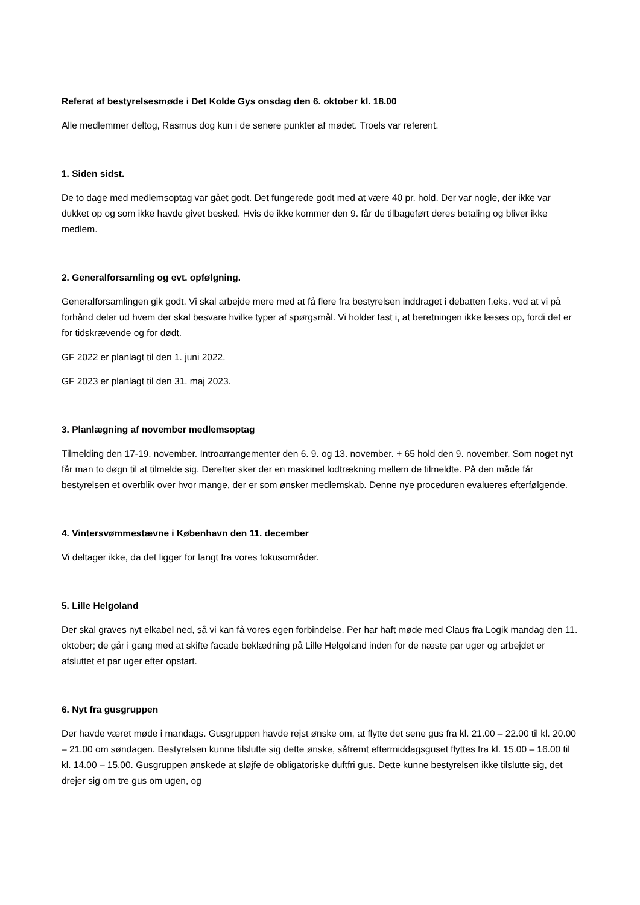Referat af bestyrelsesmøde i Det Kolde Gys onsdag den 6. oktober kl. 18.00
Alle medlemmer deltog, Rasmus dog kun i de senere punkter af mødet. Troels var referent.
1. Siden sidst.
De to dage med medlemsoptag var gået godt. Det fungerede godt med at være 40 pr. hold. Der var nogle, der ikke var dukket op og som ikke havde givet besked. Hvis de ikke kommer den 9. får de tilbageført deres betaling og bliver ikke medlem.
2. Generalforsamling og evt. opfølgning.
Generalforsamlingen gik godt. Vi skal arbejde mere med at få flere fra bestyrelsen inddraget i debatten f.eks. ved at vi på forhånd deler ud hvem der skal besvare hvilke typer af spørgsmål. Vi holder fast i, at beretningen ikke læses op, fordi det er for tidskrævende og for dødt.
GF 2022 er planlagt til den 1. juni 2022.
GF 2023 er planlagt til den 31. maj 2023.
3. Planlægning af november medlemsoptag
Tilmelding den 17-19. november. Introarrangementer den 6. 9. og 13. november. + 65 hold den 9. november. Som noget nyt får man to døgn til at tilmelde sig. Derefter sker der en maskinel lodtrækning mellem de tilmeldte. På den måde får bestyrelsen et overblik over hvor mange, der er som ønsker medlemskab. Denne nye proceduren evalueres efterfølgende.
4. Vintersvømmestævne i København den 11. december
Vi deltager ikke, da det ligger for langt fra vores fokusområder.
5. Lille Helgoland
Der skal graves nyt elkabel ned, så vi kan få vores egen forbindelse. Per har haft møde med Claus fra Logik mandag den 11. oktober; de går i gang med at skifte facade beklædning på Lille Helgoland inden for de næste par uger og arbejdet er afsluttet et par uger efter opstart.
6. Nyt fra gusgruppen
Der havde været møde i mandags. Gusgruppen havde rejst ønske om, at flytte det sene gus fra kl. 21.00 – 22.00 til kl. 20.00 – 21.00 om søndagen. Bestyrelsen kunne tilslutte sig dette ønske, såfremt eftermiddagsguset flyttes fra kl. 15.00 – 16.00 til kl. 14.00 – 15.00. Gusgruppen ønskede at sløjfe de obligatoriske duftfri gus. Dette kunne bestyrelsen ikke tilslutte sig, det drejer sig om tre gus om ugen, og